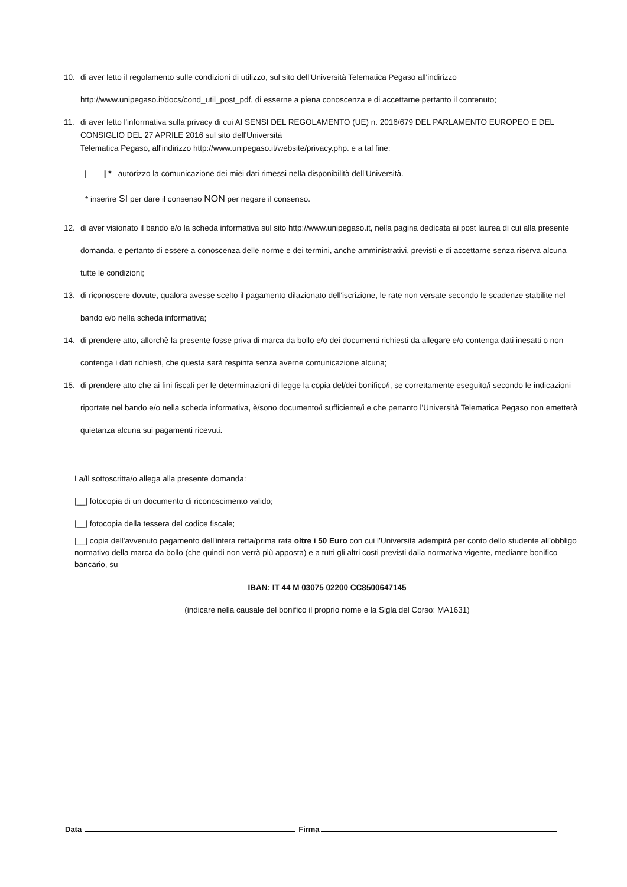10. di aver letto il regolamento sulle condizioni di utilizzo, sul sito dell'Università Telematica Pegaso all'indirizzo http://www.unipegaso.it/docs/cond_util_post_pdf, di esserne a piena conoscenza e di accettarne pertanto il contenuto;
11. di aver letto l'informativa sulla privacy di cui AI SENSI DEL REGOLAMENTO (UE) n. 2016/679 DEL PARLAMENTO EUROPEO E DEL CONSIGLIO DEL 27 APRILE 2016 sul sito dell'Università
Telematica Pegaso, all'indirizzo http://www.unipegaso.it/website/privacy.php. e a tal fine:
|____| * autorizzo la comunicazione dei miei dati rimessi nella disponibilità dell'Università.
* inserire SI per dare il consenso NON per negare il consenso.
12. di aver visionato il bando e/o la scheda informativa sul sito http://www.unipegaso.it, nella pagina dedicata ai post laurea di cui alla presente domanda, e pertanto di essere a conoscenza delle norme e dei termini, anche amministrativi, previsti e di accettarne senza riserva alcuna tutte le condizioni;
13. di riconoscere dovute, qualora avesse scelto il pagamento dilazionato dell'iscrizione, le rate non versate secondo le scadenze stabilite nel bando e/o nella scheda informativa;
14. di prendere atto, allorchè la presente fosse priva di marca da bollo e/o dei documenti richiesti da allegare e/o contenga dati inesatti o non contenga i dati richiesti, che questa sarà respinta senza averne comunicazione alcuna;
15. di prendere atto che ai fini fiscali per le determinazioni di legge la copia del/dei bonifico/i, se correttamente eseguito/i secondo le indicazioni riportate nel bando e/o nella scheda informativa, è/sono documento/i sufficiente/i e che pertanto l'Università Telematica Pegaso non emetterà quietanza alcuna sui pagamenti ricevuti.
La/Il sottoscritta/o allega alla presente domanda:
|__| fotocopia di un documento di riconoscimento valido;
|__| fotocopia della tessera del codice fiscale;
|__| copia dell'avvenuto pagamento dell'intera retta/prima rata oltre i 50 Euro con cui l’Università adempirà per conto dello studente all’obbligo normativo della marca da bollo (che quindi non verrà più apposta) e a tutti gli altri costi previsti dalla normativa vigente, mediante bonifico bancario, su
IBAN: IT 44 M 03075 02200 CC8500647145
(indicare nella causale del bonifico il proprio nome e la Sigla del Corso: MA1631)
Data Firma